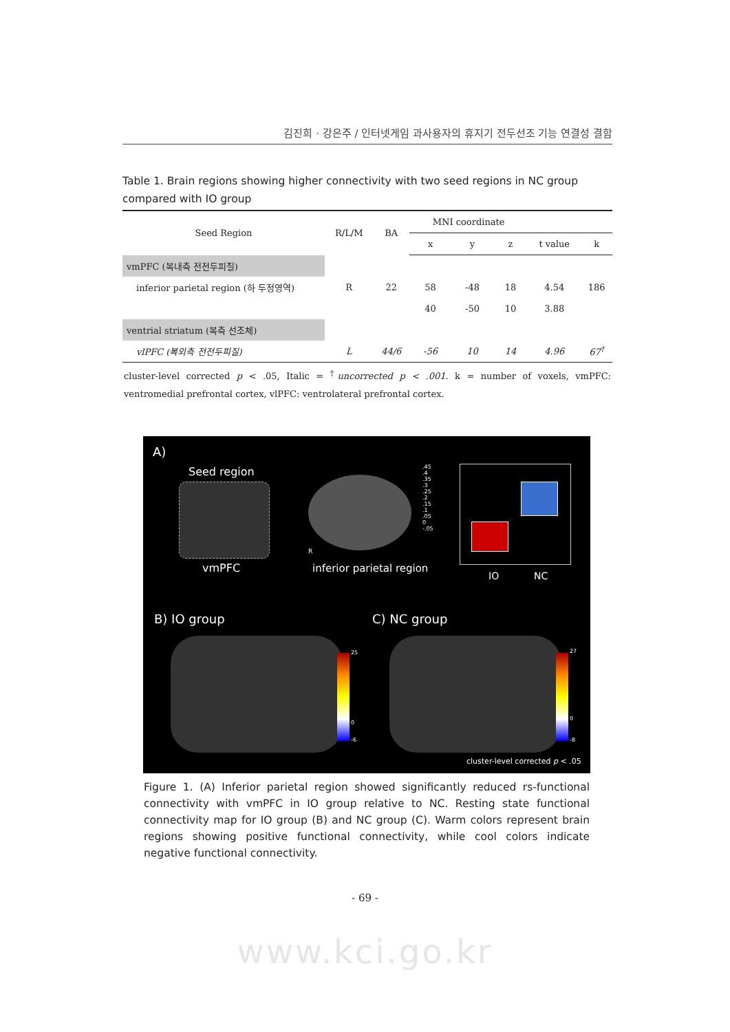김진희 · 강은주 / 인터넷게임 과사용자의 휴지기 전두선조 기능 연결성 결함
Table 1. Brain regions showing higher connectivity with two seed regions in NC group compared with IO group
| Seed Region | R/L/M | BA | MNI coordinate | | | | |
| --- | --- | --- | --- | --- | --- | --- | --- |
| | | | x | y | z | t value | k |
| vmPFC (복내측 전전두피질) | | | | | | | |
| inferior parietal region (하 두정영역) | R | 22 | 58 | -48 | 18 | 4.54 | 186 |
| | | | 40 | -50 | 10 | 3.88 | |
| ventrial striatum (복측 선조체) | | | | | | | |
| vlPFC (복외측 전전두피질) | L | 44/6 | -56 | 10 | 14 | 4.96 | 67<sup>†</sup> |
cluster-level corrected p < .05, Italic = <sup>†</sup>uncorrected p < .001. k = number of voxels, vmPFC: ventromedial prefrontal cortex, vlPFC: ventrolateral prefrontal cortex.
A)
Seed region
vmPFC
R
inferior parietal region
.45 .4 .35 .3 .25 .2 .15 .1 .05 0 -.05
IO NC
B) IO group C) NC group
25
0
-6
27
0
-8
cluster-level corrected p < .05
Figure 1. (A) Inferior parietal region showed significantly reduced rs-functional connectivity with vmPFC in IO group relative to NC. Resting state functional connectivity map for IO group (B) and NC group (C). Warm colors represent brain regions showing positive functional connectivity, while cool colors indicate negative functional connectivity.
- 69 -
www.kci.go.kr